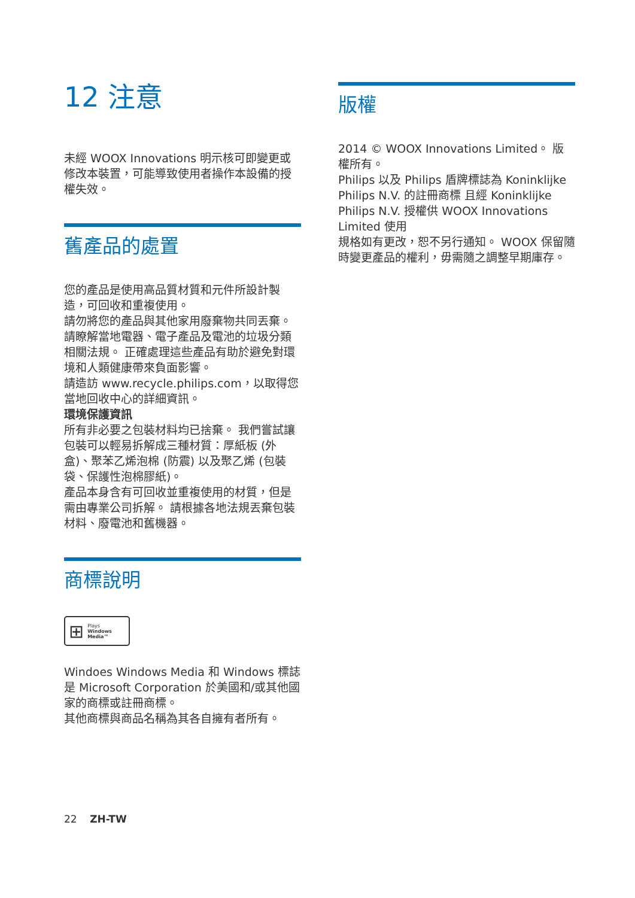12 注意
未經 WOOX Innovations 明示核可即變更或修改本裝置，可能導致使用者操作本設備的授權失效。
舊產品的處置
您的產品是使用高品質材質和元件所設計製造，可回收和重複使用。
請勿將您的產品與其他家用廢棄物共同丟棄。 請瞭解當地電器、電子產品及電池的垃圾分類相關法規。 正確處理這些產品有助於避免對環境和人類健康帶來負面影響。
請造訪 www.recycle.philips.com，以取得您當地回收中心的詳細資訊。
環境保護資訊
所有非必要之包裝材料均已捨棄。 我們嘗試讓包裝可以輕易拆解成三種材質：厚紙板 (外盒)、聚苯乙烯泡棉 (防震) 以及聚乙烯 (包裝袋、保護性泡棉膠紙)。
產品本身含有可回收並重複使用的材質，但是需由專業公司拆解。 請根據各地法規丟棄包裝材料、廢電池和舊機器。
商標說明
⊞ Plays
Windows
Media™
Windoes Windows Media 和 Windows 標誌是 Microsoft Corporation 於美國和/或其他國家的商標或註冊商標。
其他商標與商品名稱為其各自擁有者所有。
版權
2014 © WOOX Innovations Limited。 版權所有。
Philips 以及 Philips 盾牌標誌為 Koninklijke Philips N.V. 的註冊商標 且經 Koninklijke Philips N.V. 授權供 WOOX Innovations Limited 使用
規格如有更改，恕不另行通知。 WOOX 保留隨時變更產品的權利，毋需隨之調整早期庫存。
22 ZH-TW